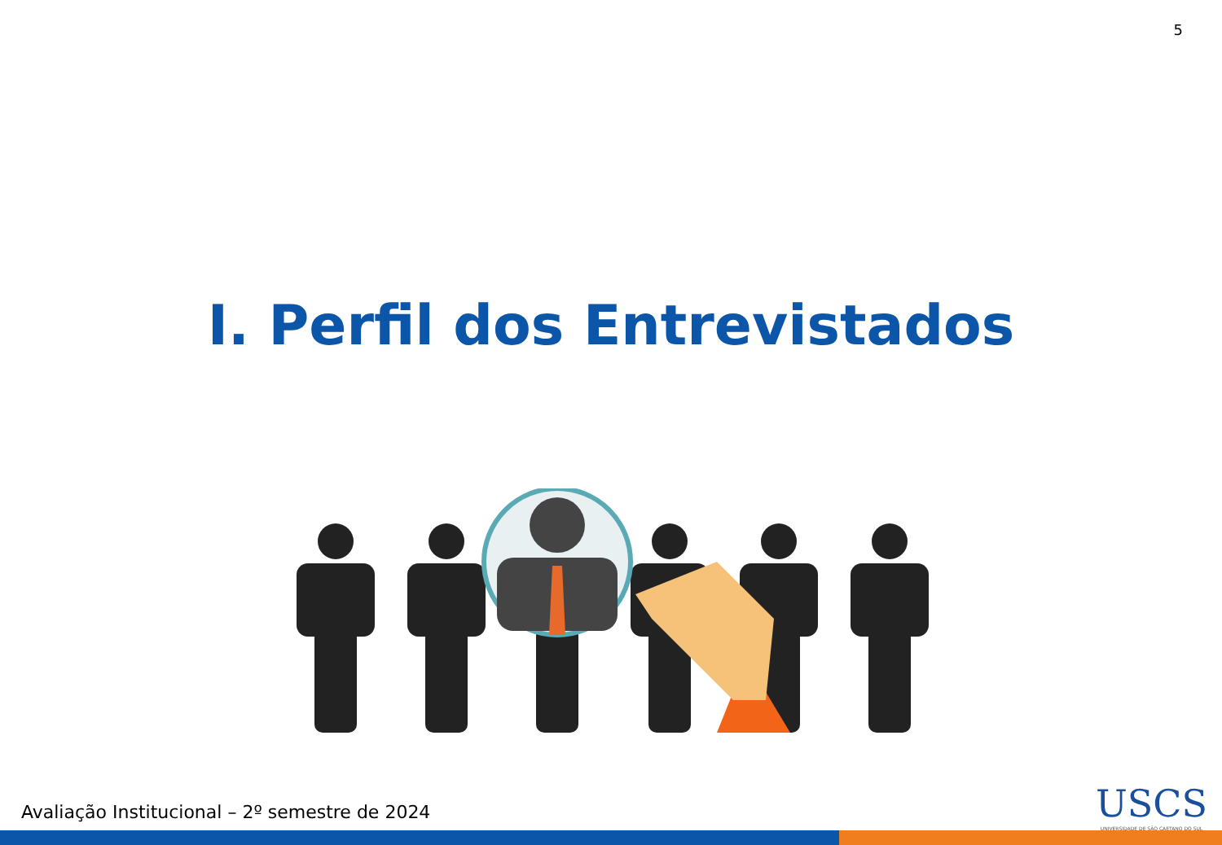5
I. Perfil dos Entrevistados
Avaliação Institucional – 2º semestre de 2024
USCS
UNIVERSIDADE DE SÃO CAETANO DO SUL